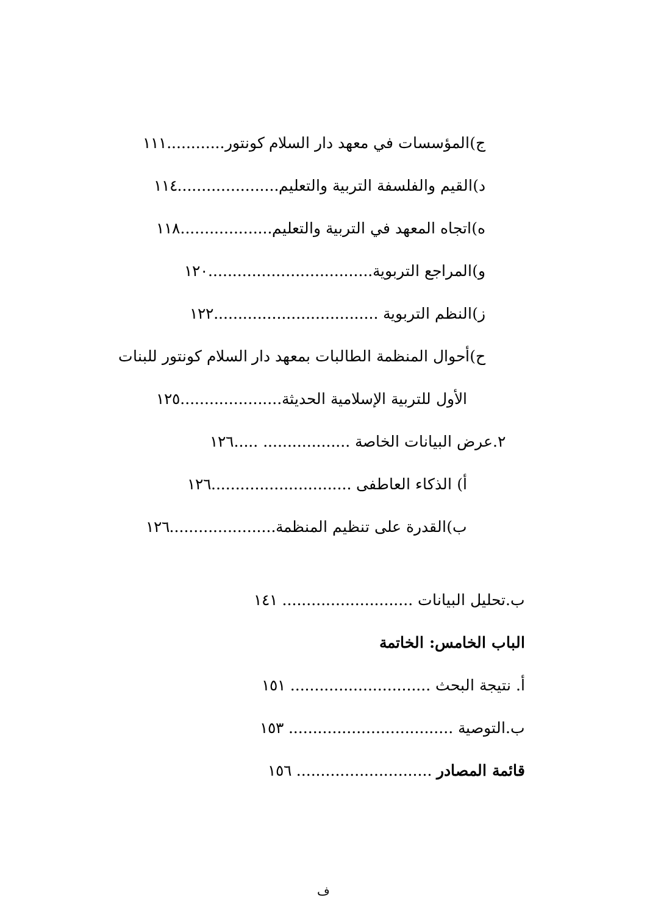ج)المؤسسات في معهد دار السلام كونتور............١١١
د)القيم والفلسفة التربية والتعليم.....................١١٤
ه)اتجاه المعهد في التربية والتعليم...................١١٨
و)المراجع التربوية..................................١٢٠
ز)النظم التربوية ..................................١٢٢
ح)أحوال المنظمة الطالبات بمعهد دار السلام كونتور للبنات
الأول للتربية الإسلامية الحديثة.....................١٢٥
٢.عرض البيانات الخاصة .................. .....١٢٦
أ) الذكاء العاطفى .............................١٢٦
ب)القدرة على تنظيم المنظمة......................١٢٦
ب.تحليل البيانات ........................... ١٤١
الباب الخامس: الخاتمة
أ. نتيجة البحث ............................. ١٥١
ب.التوصية .................................. ١٥٣
قائمة المصادر ............................ ١٥٦
ف